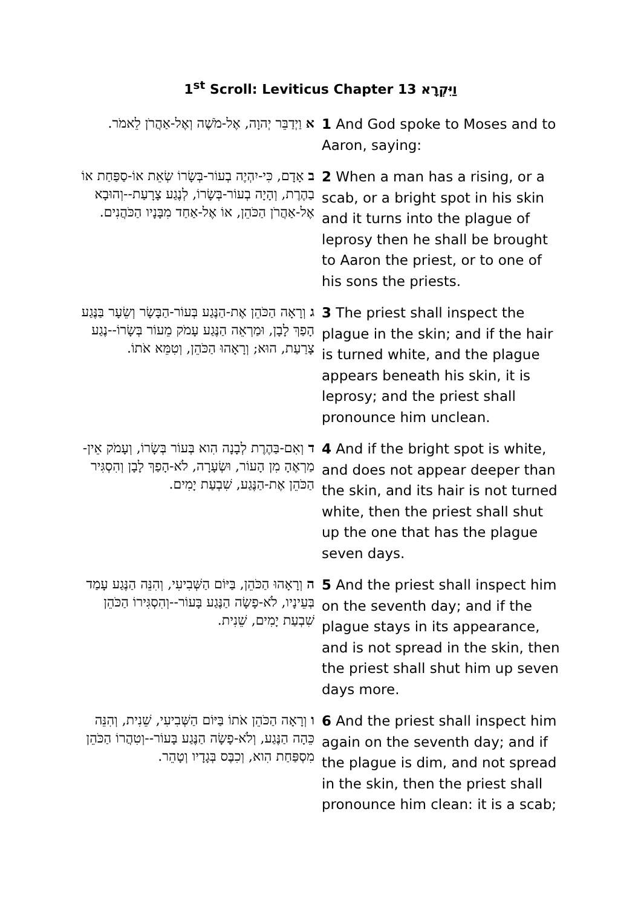1<sup>st</sup> Scroll: Leviticus Chapter 13 וַיִּקְרָא
| א וַיְדַבֵּר יְהוָה, אֶל-מֹשֶׁה וְאֶל-אַהֲרֹן לֵאמֹר. | 1 And God spoke to Moses and to Aaron, saying: |
| ב אָדָם, כִּי-יִהְיֶה בְעוֹר-בְּשָׂרוֹ שְׂאֵת אוֹ-סַפַּחַת אוֹ בַהֶרֶת, וְהָיָה בְעוֹר-בְּשָׂרוֹ, לְנֶגַע צָרָעַת--וְהוּבָא אֶל-אַהֲרֹן הַכֹּהֵן, אוֹ אֶל-אַחַד מִבָּנָיו הַכֹּהֲנִים. | 2 When a man has a rising, or a scab, or a bright spot in his skin and it turns into the plague of leprosy then he shall be brought to Aaron the priest, or to one of his sons the priests. |
| ג וְרָאָה הַכֹּהֵן אֶת-הַנֶּגַע בְּעוֹר-הַבָּשָׂר וְשֵׂעָר בַּנֶּגַע הָפַךְ לָבָן, וּמַרְאֵה הַנֶּגַע עָמֹק מֵעוֹר בְּשָׂרוֹ--נֶגַע צָרַעַת, הוּא; וְרָאָהוּ הַכֹּהֵן, וְטִמֵּא אֹתוֹ. | 3 The priest shall inspect the plague in the skin; and if the hair is turned white, and the plague appears beneath his skin, it is leprosy; and the priest shall pronounce him unclean. |
| ד וְאִם-בַּהֶרֶת לְבָנָה הִוא בְּעוֹר בְּשָׂרוֹ, וְעָמֹק אֵין-מַרְאֶהָ מִן הָעוֹר, וּשְׂעָרָה, לֹא-הָפַךְ לָבָן וְהִסְגִּיר הַכֹּהֵן אֶת-הַנֶּגַע, שִׁבְעַת יָמִים. | 4 And if the bright spot is white, and does not appear deeper than the skin, and its hair is not turned white, then the priest shall shut up the one that has the plague seven days. |
| ה וְרָאָהוּ הַכֹּהֵן, בַּיּוֹם הַשְּׁבִיעִי, וְהִנֵּה הַנֶּגַע עָמַד בְּעֵינָיו, לֹא-פָשָׂה הַנֶּגַע בָּעוֹר--וְהִסְגִּירוֹ הַכֹּהֵן שִׁבְעַת יָמִים, שֵׁנִית. | 5 And the priest shall inspect him on the seventh day; and if the plague stays in its appearance, and is not spread in the skin, then the priest shall shut him up seven days more. |
| ו וְרָאָה הַכֹּהֵן אֹתוֹ בַּיּוֹם הַשְּׁבִיעִי, שֵׁנִית, וְהִנֵּה כֵּהָה הַנֶּגַע, וְלֹא-פָשָׂה הַנֶּגַע בָּעוֹר--וְטִהֲרוֹ הַכֹּהֵן מִסְפַּחַת הִוא, וְכִבֶּס בְּגָדָיו וְטָהֵר. | 6 And the priest shall inspect him again on the seventh day; and if the plague is dim, and not spread in the skin, then the priest shall pronounce him clean: it is a scab; |